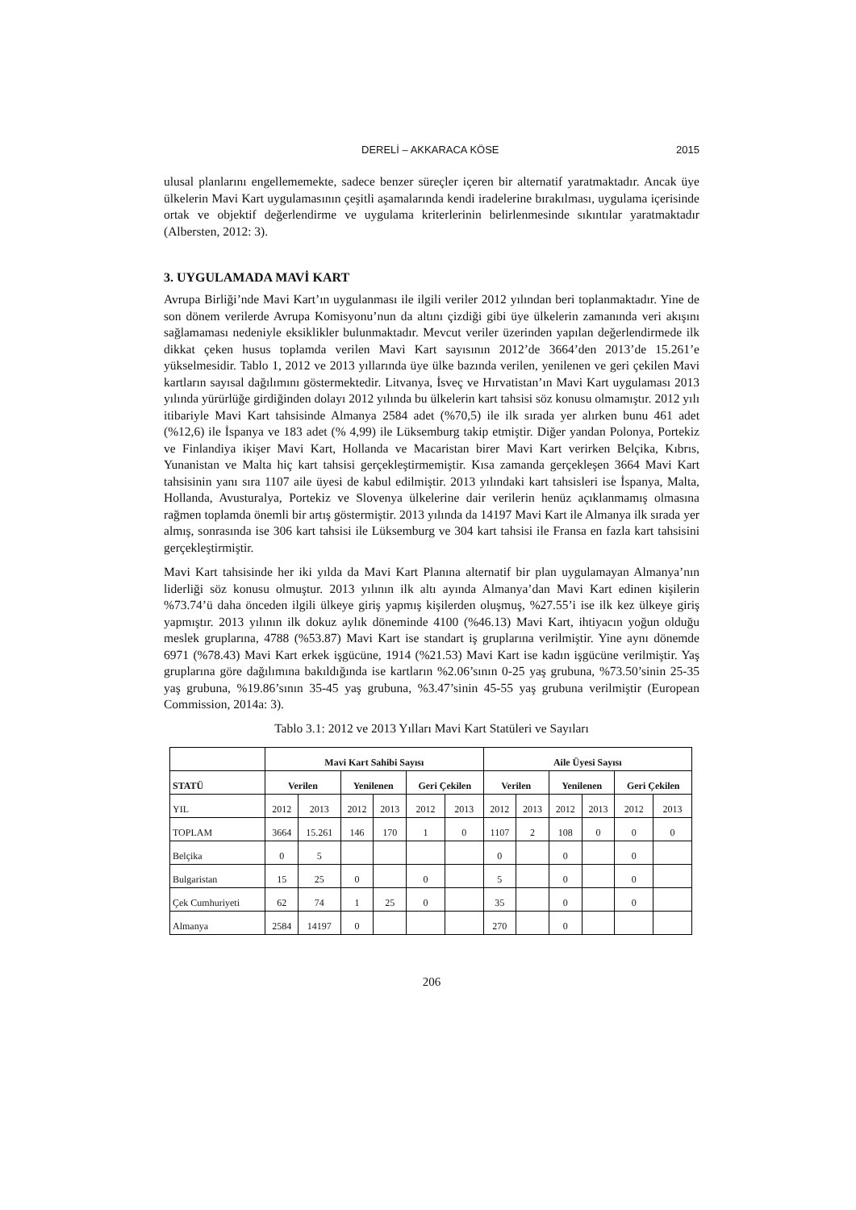DERELİ – AKKARACA KÖSE 2015
ulusal planlarını engellememekte, sadece benzer süreçler içeren bir alternatif yaratmaktadır. Ancak üye ülkelerin Mavi Kart uygulamasının çeşitli aşamalarında kendi iradelerine bırakılması, uygulama içerisinde ortak ve objektif değerlendirme ve uygulama kriterlerinin belirlenmesinde sıkıntılar yaratmaktadır (Albersten, 2012: 3).
3. UYGULAMADA MAVİ KART
Avrupa Birliği’nde Mavi Kart’ın uygulanması ile ilgili veriler 2012 yılından beri toplanmaktadır. Yine de son dönem verilerde Avrupa Komisyonu’nun da altını çizdiği gibi üye ülkelerin zamanında veri akışını sağlamaması nedeniyle eksiklikler bulunmaktadır. Mevcut veriler üzerinden yapılan değerlendirmede ilk dikkat çeken husus toplamda verilen Mavi Kart sayısının 2012’de 3664’den 2013’de 15.261’e yükselmesidir. Tablo 1, 2012 ve 2013 yıllarında üye ülke bazında verilen, yenilenen ve geri çekilen Mavi kartların sayısal dağılımını göstermektedir. Litvanya, İsveç ve Hırvatistan’ın Mavi Kart uygulaması 2013 yılında yürürlüğe girdiğinden dolayı 2012 yılında bu ülkelerin kart tahsisi söz konusu olmamıştır. 2012 yılı itibariyle Mavi Kart tahsisinde Almanya 2584 adet (%70,5) ile ilk sırada yer alırken bunu 461 adet (%12,6) ile İspanya ve 183 adet (% 4,99) ile Lüksemburg takip etmiştir. Diğer yandan Polonya, Portekiz ve Finlandiya ikişer Mavi Kart, Hollanda ve Macaristan birer Mavi Kart verirken Belçika, Kıbrıs, Yunanistan ve Malta hiç kart tahsisi gerçekleştirmemiştir. Kısa zamanda gerçekleşen 3664 Mavi Kart tahsisinin yanı sıra 1107 aile üyesi de kabul edilmiştir. 2013 yılındaki kart tahsisleri ise İspanya, Malta, Hollanda, Avusturalya, Portekiz ve Slovenya ülkelerine dair verilerin henüz açıklanmamış olmasına rağmen toplamda önemli bir artış göstermiştir. 2013 yılında da 14197 Mavi Kart ile Almanya ilk sırada yer almış, sonrasında ise 306 kart tahsisi ile Lüksemburg ve 304 kart tahsisi ile Fransa en fazla kart tahsisini gerçekleştirmiştir.
Mavi Kart tahsisinde her iki yılda da Mavi Kart Planına alternatif bir plan uygulamayan Almanya’nın liderliği söz konusu olmuştur. 2013 yılının ilk altı ayında Almanya’dan Mavi Kart edinen kişilerin %73.74’ü daha önceden ilgili ülkeye giriş yapmış kişilerden oluşmuş, %27.55’i ise ilk kez ülkeye giriş yapmıştır. 2013 yılının ilk dokuz aylık döneminde 4100 (%46.13) Mavi Kart, ihtiyacın yoğun olduğu meslek gruplarına, 4788 (%53.87) Mavi Kart ise standart iş gruplarına verilmiştir. Yine aynı dönemde 6971 (%78.43) Mavi Kart erkek işgücüne, 1914 (%21.53) Mavi Kart ise kadın işgücüne verilmiştir. Yaş gruplarına göre dağılımına bakıldığında ise kartların %2.06’sının 0-25 yaş grubuna, %73.50’sinin 25-35 yaş grubuna, %19.86’sının 35-45 yaş grubuna, %3.47’sinin 45-55 yaş grubuna verilmiştir (European Commission, 2014a: 3).
Tablo 3.1: 2012 ve 2013 Yılları Mavi Kart Statüleri ve Sayıları
| | Mavi Kart Sahibi Sayısı | | | | | | Aile Üyesi Sayısı | | | | | |
| --- | --- | --- | --- | --- | --- | --- | --- | --- | --- | --- | --- | --- |
| STATÜ | Verilen | | Yenilenen | | Geri Çekilen | | Verilen | | Yenilenen | | Geri Çekilen | |
| YIL | 2012 | 2013 | 2012 | 2013 | 2012 | 2013 | 2012 | 2013 | 2012 | 2013 | 2012 | 2013 |
| TOPLAM | 3664 | 15.261 | 146 | 170 | 1 | 0 | 1107 | 2 | 108 | 0 | 0 | 0 |
| Belçika | 0 | 5 | | | | | 0 | | 0 | | 0 | |
| Bulgaristan | 15 | 25 | 0 | | 0 | | 5 | | 0 | | 0 | |
| Çek Cumhuriyeti | 62 | 74 | 1 | 25 | 0 | | 35 | | 0 | | 0 | |
| Almanya | 2584 | 14197 | 0 | | | | 270 | | 0 | | | |
206